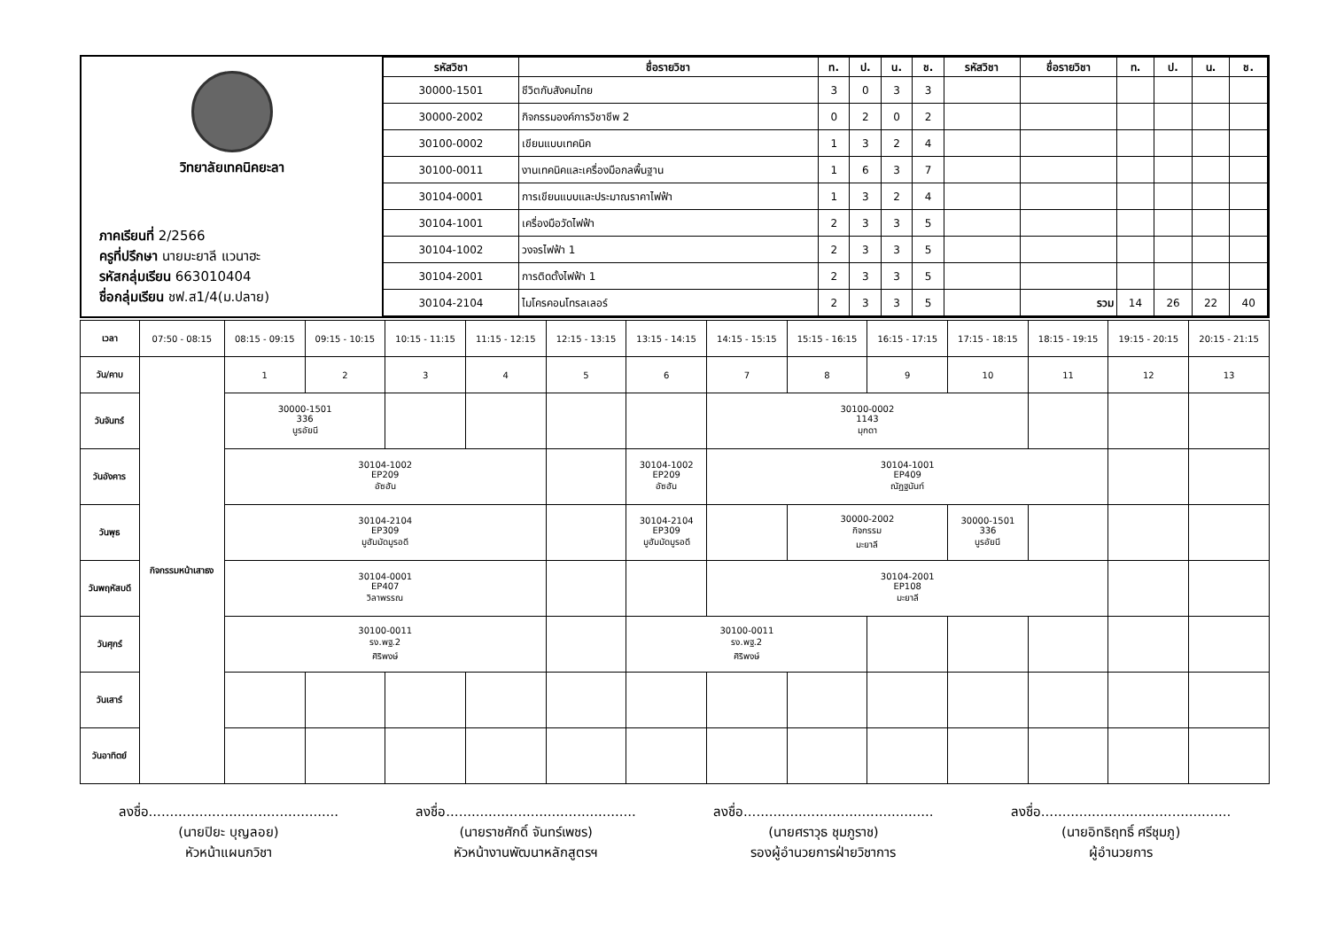วิทยาลัยเทคนิคยะลา
ภาคเรียนที่ 2/2566
ครูที่ปรึกษา นายมะยาลี แวนาฮะ
รหัสกลุ่มเรียน 663010404
ชื่อกลุ่มเรียน ชฟ.ส1/4(ม.ปลาย)
| รหัสวิชา | ชื่อรายวิชา | ท. | ป. | น. | ช. | รหัสวิชา | ชื่อรายวิชา | ท. | ป. | น. | ช. |
| --- | --- | --- | --- | --- | --- | --- | --- | --- | --- | --- | --- |
| 30000-1501 | ชีวิตกับสังคมไทย | 3 | 0 | 3 | 3 | | | | | | |
| 30000-2002 | กิจกรรมองค์การวิชาชีพ 2 | 0 | 2 | 0 | 2 | | | | | | |
| 30100-0002 | เขียนแบบเทคนิค | 1 | 3 | 2 | 4 | | | | | | |
| 30100-0011 | งานเทคนิคและเครื่องมือกลพื้นฐาน | 1 | 6 | 3 | 7 | | | | | | |
| 30104-0001 | การเขียนแบบและประมาณราคาไฟฟ้า | 1 | 3 | 2 | 4 | | | | | | |
| 30104-1001 | เครื่องมือวัดไฟฟ้า | 2 | 3 | 3 | 5 | | | | | | |
| 30104-1002 | วงจรไฟฟ้า 1 | 2 | 3 | 3 | 5 | | | | | | |
| 30104-2001 | การติดตั้งไฟฟ้า 1 | 2 | 3 | 3 | 5 | | | | | | |
| 30104-2104 | ไมโครคอนโทรลเลอร์ | 2 | 3 | 3 | 5 | | รวม | 14 | 26 | 22 | 40 |
| เวลา | 07:50 - 08:15 | 08:15 - 09:15 | 09:15 - 10:15 | 10:15 - 11:15 | 11:15 - 12:15 | 12:15 - 13:15 | 13:15 - 14:15 | 14:15 - 15:15 | 15:15 - 16:15 | 16:15 - 17:15 | 17:15 - 18:15 | 18:15 - 19:15 | 19:15 - 20:15 | 20:15 - 21:15 |
| วัน/คาบ | กิจกรรมหน้าเสาธง | 1 | 2 | 3 | 4 | 5 | 6 | 7 | 8 | 9 | 10 | 11 | 12 | 13 |
| วันจันทร์ | | 30000-1501 336 นูรอัยนี | | | | | | 30100-0002 1143 มุกดา | | | | | | |
| วันอังคาร | | 30104-1002 EP209 อัซฮัน | | | | | 30104-1002 EP209 อัซฮัน | 30104-1001 EP409 ณัฏฐนันท์ | | | | | | |
| วันพุธ | | 30104-2104 EP309 มูฮัมมัดมูรอดี | | | | | 30104-2104 EP309 มูฮัมมัดมูรอดี | | 30000-2002 กิจกรรม มะยาลี | | 30000-1501 336 นูรอัยนี | | | |
| วันพฤหัสบดี | | 30104-0001 EP407 วิลาพรรณ | | | | | | 30104-2001 EP108 มะยาลี | | | | | | |
| วันศุกร์ | | 30100-0011 รง.พฐ.2 ศิริพงษ์ | | | | | 30100-0011 รง.พฐ.2 ศิริพงษ์ | | | | | | | |
| วันเสาร์ | | | | | | | | | | | | | | |
| วันอาทิตย์ | | | | | | | | | | | | | | |
ลงชื่อ.............................................
(นายปิยะ บุญลอย)
หัวหน้าแผนกวิชา
ลงชื่อ.............................................
(นายราชศักดิ์ จันทร์เพชร)
หัวหน้างานพัฒนาหลักสูตรฯ
ลงชื่อ.............................................
(นายศราวุธ ชุมภูราช)
รองผู้อำนวยการฝ่ายวิชาการ
ลงชื่อ.............................................
(นายอิทธิฤทธิ์ ศรีชุมภู)
ผู้อำนวยการ